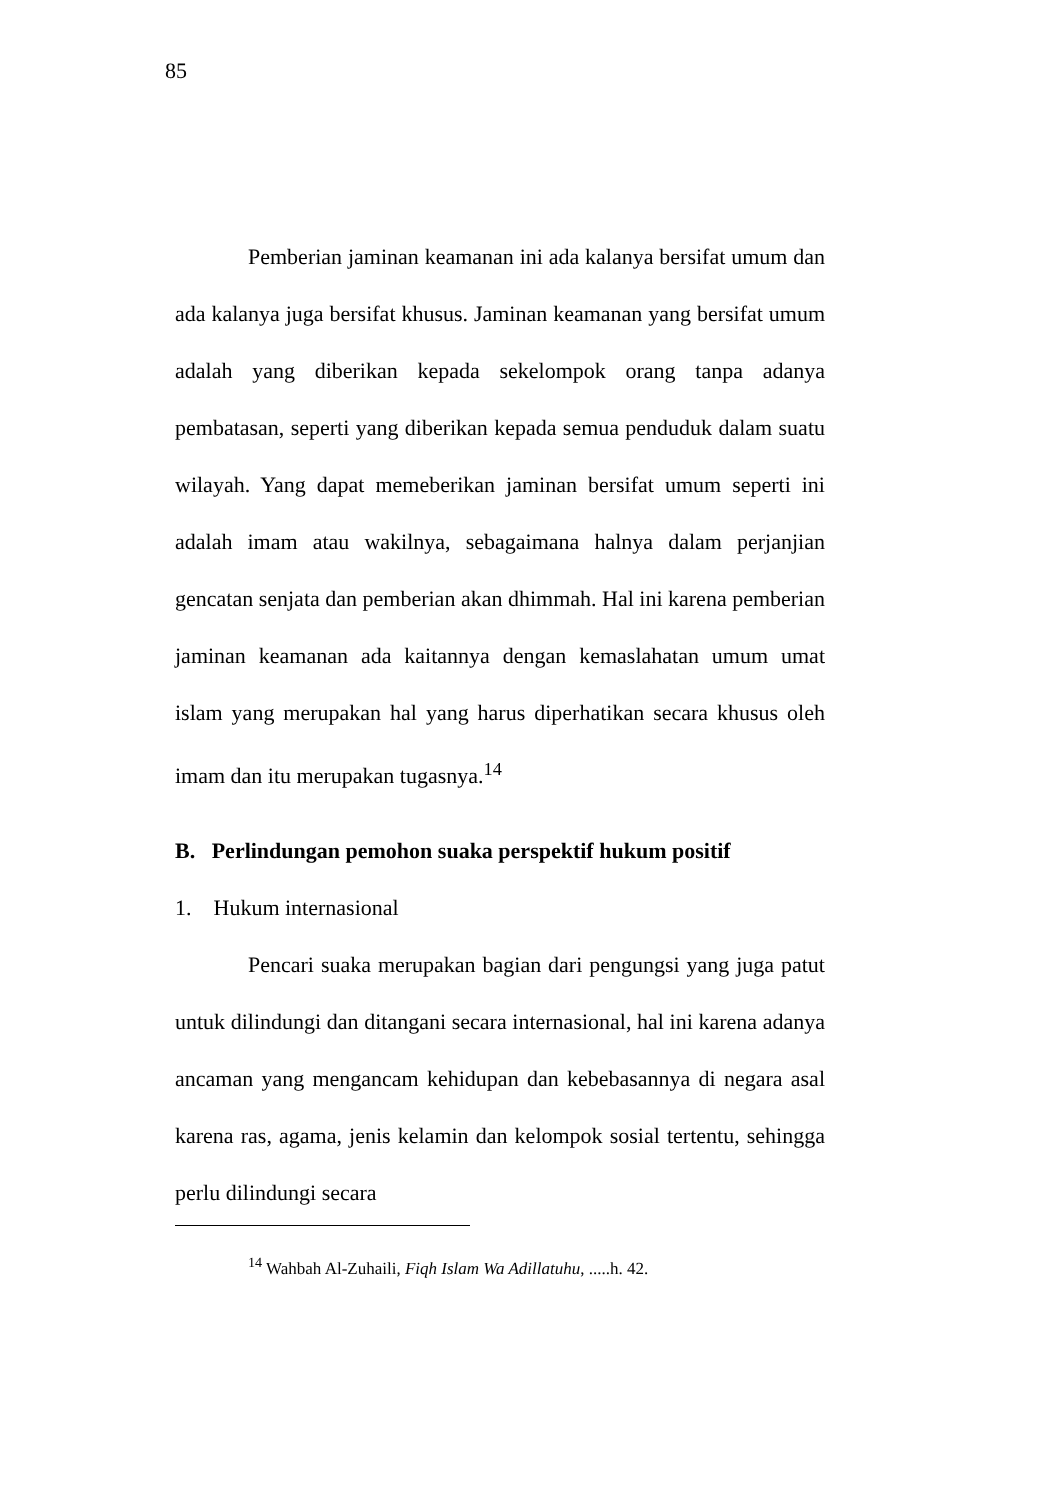85
Pemberian jaminan keamanan ini ada kalanya bersifat umum dan ada kalanya juga bersifat khusus. Jaminan keamanan yang bersifat umum adalah yang diberikan kepada sekelompok orang tanpa adanya pembatasan, seperti yang diberikan kepada semua penduduk dalam suatu wilayah. Yang dapat memeberikan jaminan bersifat umum seperti ini adalah imam atau wakilnya, sebagaimana halnya dalam perjanjian gencatan senjata dan pemberian akan dhimmah. Hal ini karena pemberian jaminan keamanan ada kaitannya dengan kemaslahatan umum umat islam yang merupakan hal yang harus diperhatikan secara khusus oleh imam dan itu merupakan tugasnya.<sup>14</sup>
B. Perlindungan pemohon suaka perspektif hukum positif
1. Hukum internasional
Pencari suaka merupakan bagian dari pengungsi yang juga patut untuk dilindungi dan ditangani secara internasional, hal ini karena adanya ancaman yang mengancam kehidupan dan kebebasannya di negara asal karena ras, agama, jenis kelamin dan kelompok sosial tertentu, sehingga perlu dilindungi secara
<sup>14</sup> Wahbah Al-Zuhaili, Fiqh Islam Wa Adillatuhu, .....h. 42.